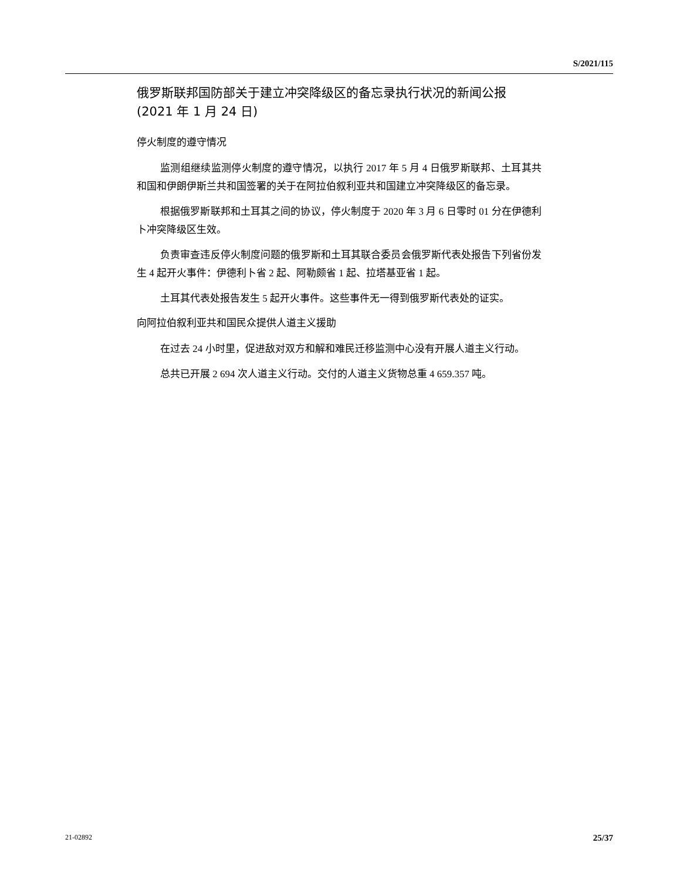S/2021/115
俄罗斯联邦国防部关于建立冲突降级区的备忘录执行状况的新闻公报 (2021 年 1 月 24 日)
停火制度的遵守情况
监测组继续监测停火制度的遵守情况，以执行 2017 年 5 月 4 日俄罗斯联邦、土耳其共和国和伊朗伊斯兰共和国签署的关于在阿拉伯叙利亚共和国建立冲突降级区的备忘录。
根据俄罗斯联邦和土耳其之间的协议，停火制度于 2020 年 3 月 6 日零时 01 分在伊德利卜冲突降级区生效。
负责审查违反停火制度问题的俄罗斯和土耳其联合委员会俄罗斯代表处报告下列省份发生 4 起开火事件：伊德利卜省 2 起、阿勒颇省 1 起、拉塔基亚省 1 起。
土耳其代表处报告发生 5 起开火事件。这些事件无一得到俄罗斯代表处的证实。
向阿拉伯叙利亚共和国民众提供人道主义援助
在过去 24 小时里，促进敌对双方和解和难民迁移监测中心没有开展人道主义行动。
总共已开展 2 694 次人道主义行动。交付的人道主义货物总重 4 659.357 吨。
21-02892 25/37